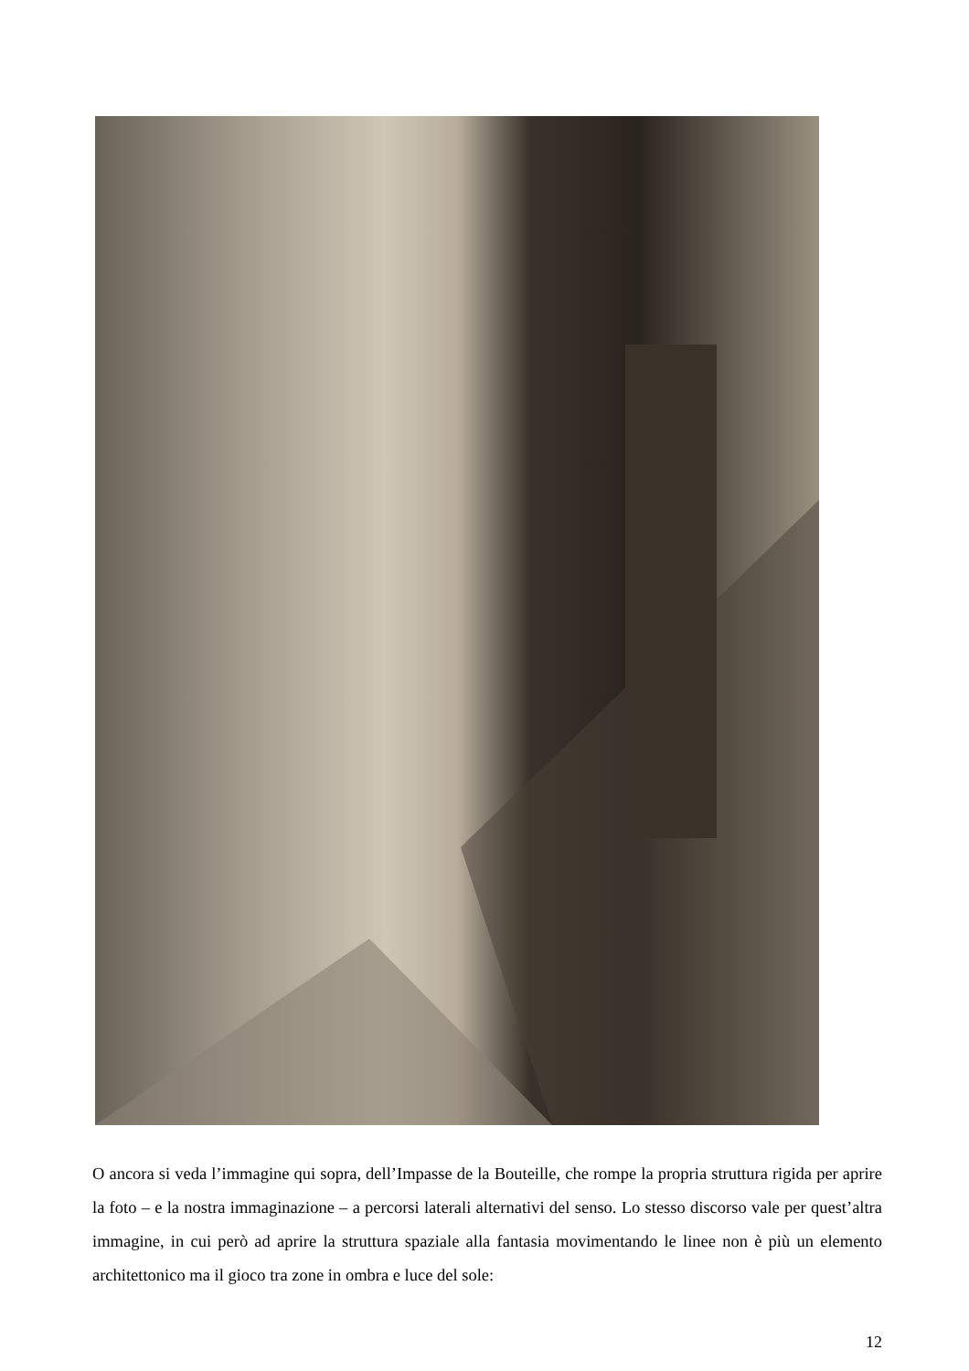O ancora si veda l’immagine qui sopra, dell’Impasse de la Bouteille, che rompe la propria struttura rigida per aprire la foto – e la nostra immaginazione – a percorsi laterali alternativi del senso. Lo stesso discorso vale per quest’altra immagine, in cui però ad aprire la struttura spaziale alla fantasia movimentando le linee non è più un elemento architettonico ma il gioco tra zone in ombra e luce del sole:
12